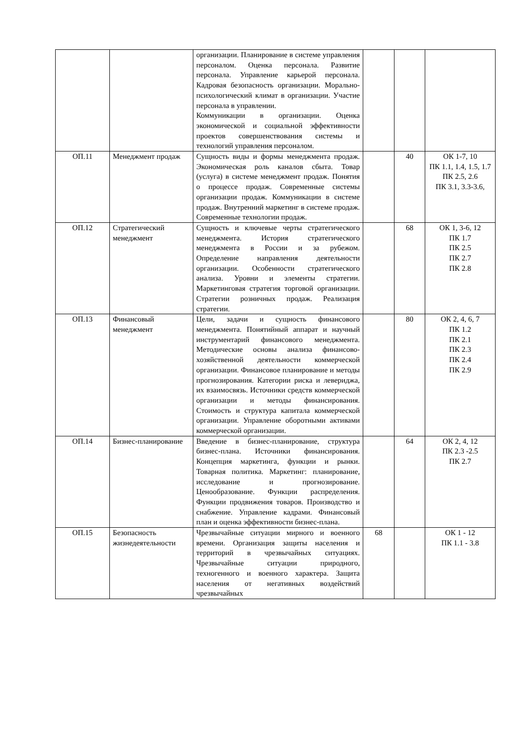| | | организации. Планирование в системе управления персоналом. Оценка персонала. Развитие персонала. Управление карьерой персонала. Кадровая безопасность организации. Морально-психологический климат в организации. Участие персонала в управлении. Коммуникации в организации. Оценка экономической и социальной эффективности проектов совершенствования системы и технологий управления персоналом. | | | |
| ОП.11 | Менеджмент продаж | Сущность виды и формы менеджмента продаж. Экономическая роль каналов сбыта. Товар (услуга) в системе менеджмент продаж. Понятия о процессе продаж. Современные системы организации продаж. Коммуникации в системе продаж. Внутренний маркетинг в системе продаж. Современные технологии продаж. | | 40 | ОК 1-7, 10 ПК 1.1, 1.4, 1.5, 1.7 ПК 2.5, 2.6 ПК 3.1, 3.3-3.6, |
| ОП.12 | Стратегический менеджмент | Сущность и ключевые черты стратегического менеджмента. История стратегического менеджмента в России и за рубежом. Определение направления деятельности организации. Особенности стратегического анализа. Уровни и элементы стратегии. Маркетинговая стратегия торговой организации. Стратегии розничных продаж. Реализация стратегии. | | 68 | ОК 1, 3-6, 12 ПК 1.7 ПК 2.5 ПК 2.7 ПК 2.8 |
| ОП.13 | Финансовый менеджмент | Цели, задачи и сущность финансового менеджмента. Понятийный аппарат и научный инструментарий финансового менеджмента. Методические основы анализа финансово-хозяйственной деятельности коммерческой организации. Финансовое планирование и методы прогнозирования. Категории риска и левериджа, их взаимосвязь. Источники средств коммерческой организации и методы финансирования. Стоимость и структура капитала коммерческой организации. Управление оборотными активами коммерческой организации. | | 80 | ОК 2, 4, 6, 7 ПК 1.2 ПК 2.1 ПК 2.3 ПК 2.4 ПК 2.9 |
| ОП.14 | Бизнес-планирование | Введение в бизнес-планирование, структура бизнес-плана. Источники финансирования. Концепция маркетинга, функции и рынки. Товарная политика. Маркетинг: планирование, исследование и прогнозирование. Ценообразование. Функции распределения. Функции продвижения товаров. Производство и снабжение. Управление кадрами. Финансовый план и оценка эффективности бизнес-плана. | | 64 | ОК 2, 4, 12 ПК 2.3 -2.5 ПК 2.7 |
| ОП.15 | Безопасность жизнедеятельности | Чрезвычайные ситуации мирного и военного времени. Организация защиты населения и территорий в чрезвычайных ситуациях. Чрезвычайные ситуации природного, техногенного и военного характера. Защита населения от негативных воздействий чрезвычайных | 68 | | ОК 1 - 12 ПК 1.1 - 3.8 |